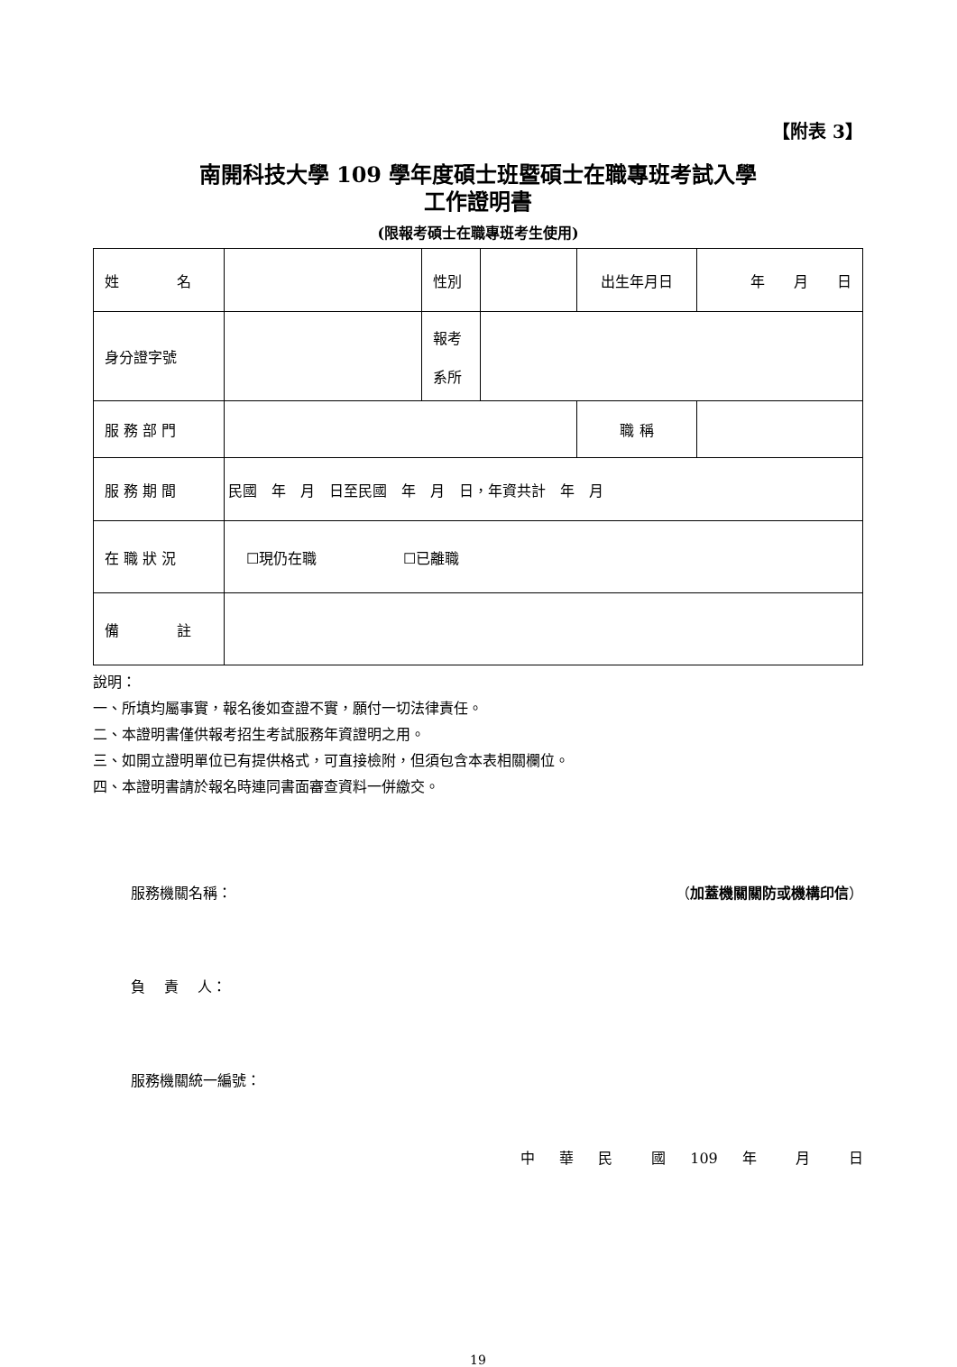【附表 3】
南開科技大學 109 學年度碩士班暨碩士在職專班考試入學
工作證明書
(限報考碩士在職專班考生使用)
| 姓 名 | | 性別 | | 出生年月日 | 年 月 日 |
| 身分證字號 | | 報考 系所 | | | |
| 服 務 部 門 | | | | 職 稱 | |
| 服 務 期 間 | 民國 年 月 日至民國 年 月 日，年資共計 年 月 | | | | |
| 在 職 狀 況 | ☐現仍在職 ☐已離職 | | | | |
| 備 註 | | | | | |
說明：
一、所填均屬事實，報名後如查證不實，願付一切法律責任。
二、本證明書僅供報考招生考試服務年資證明之用。
三、如開立證明單位已有提供格式，可直接檢附，但須包含本表相關欄位。
四、本證明書請於報名時連同書面審查資料一併繳交。
服務機關名稱： （加蓋機關關防或機構印信）
負　 責　 人：
服務機關統一編號：
中 華 民 　國 109 年 　月 　日
19